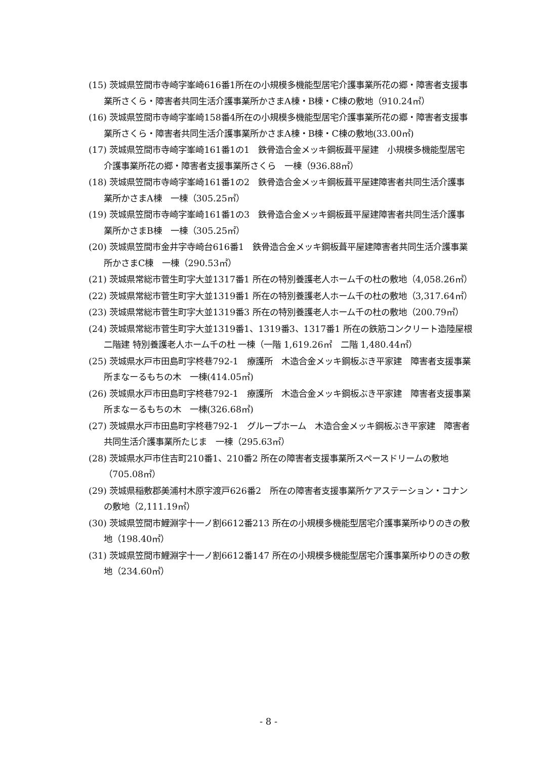(15) 茨城県笠間市寺崎字峯崎616番1所在の小規模多機能型居宅介護事業所花の郷・障害者支援事業所さくら・障害者共同生活介護事業所かさまA棟・B棟・C棟の敷地（910.24㎡）
(16) 茨城県笠間市寺崎字峯崎158番4所在の小規模多機能型居宅介護事業所花の郷・障害者支援事業所さくら・障害者共同生活介護事業所かさまA棟・B棟・C棟の敷地(33.00㎡)
(17) 茨城県笠間市寺崎字峯崎161番1の1　鉄骨造合金メッキ鋼板葺平屋建　小規模多機能型居宅介護事業所花の郷・障害者支援事業所さくら　一棟（936.88㎡）
(18) 茨城県笠間市寺崎字峯崎161番1の2　鉄骨造合金メッキ鋼板葺平屋建障害者共同生活介護事業所かさまA棟　一棟（305.25㎡）
(19) 茨城県笠間市寺崎字峯崎161番1の3　鉄骨造合金メッキ鋼板葺平屋建障害者共同生活介護事業所かさまB棟　一棟（305.25㎡）
(20) 茨城県笠間市金井字寺崎台616番1　鉄骨造合金メッキ鋼板葺平屋建障害者共同生活介護事業所かさまC棟　一棟（290.53㎡）
(21) 茨城県常総市菅生町字大並1317番1 所在の特別養護老人ホーム千の杜の敷地（4,058.26㎡）
(22) 茨城県常総市菅生町字大並1319番1 所在の特別養護老人ホーム千の杜の敷地（3,317.64㎡）
(23) 茨城県常総市菅生町字大並1319番3 所在の特別養護老人ホーム千の杜の敷地（200.79㎡）
(24) 茨城県常総市菅生町字大並1319番1、1319番3、1317番1 所在の鉄筋コンクリート造陸屋根二階建 特別養護老人ホーム千の杜 一棟（一階 1,619.26㎡　二階 1,480.44㎡）
(25) 茨城県水戸市田島町字柊巷792-1　療護所　木造合金メッキ鋼板ぶき平家建　障害者支援事業所まなーるもちの木　一棟(414.05㎡)
(26) 茨城県水戸市田島町字柊巷792-1　療護所　木造合金メッキ鋼板ぶき平家建　障害者支援事業所まなーるもちの木　一棟(326.68㎡)
(27) 茨城県水戸市田島町字柊巷792-1　グループホーム　木造合金メッキ鋼板ぶき平家建　障害者共同生活介護事業所たじま　一棟（295.63㎡）
(28) 茨城県水戸市住吉町210番1、210番2 所在の障害者支援事業所スペースドリームの敷地（705.08㎡）
(29) 茨城県稲敷郡美浦村木原字渡戸626番2　所在の障害者支援事業所ケアステーション・コナンの敷地（2,111.19㎡）
(30) 茨城県笠間市鯉淵字十一ノ割6612番213 所在の小規模多機能型居宅介護事業所ゆりのきの敷地（198.40㎡）
(31) 茨城県笠間市鯉淵字十一ノ割6612番147 所在の小規模多機能型居宅介護事業所ゆりのきの敷地（234.60㎡）
- 8 -